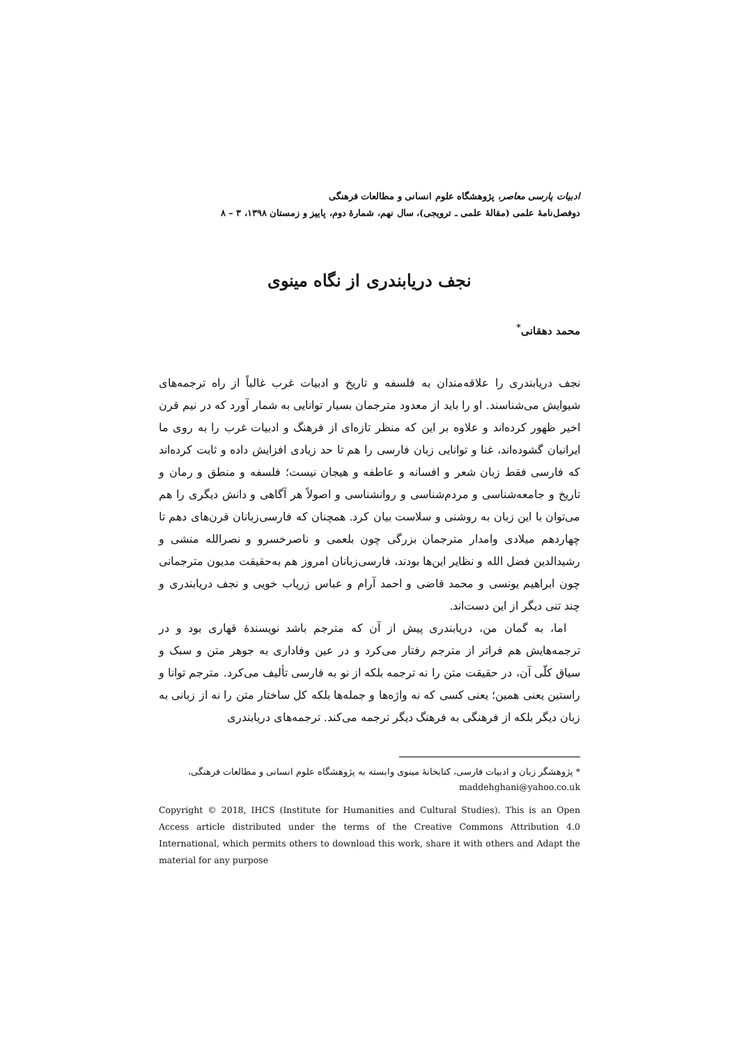ادبیات پارسی معاصر، پژوهشگاه علوم انسانی و مطالعات فرهنگی
دوفصل‌نامهٔ علمی (مقالهٔ علمی ـ ترویجی)، سال نهم، شمارهٔ دوم، پاییز و زمستان ۱۳۹۸، ۳ – ۸
نجف دریابندری از نگاه مینوی
محمد دهقانی<sup>*</sup>
نجف دریابندری را علاقه‌مندان به فلسفه و تاریخ و ادبیات غرب غالباً از راه ترجمه‌های شیوایش می‌شناسند. او را باید از معدود مترجمان بسیار توانایی به شمار آورد که در نیم قرن اخیر ظهور کرده‌اند و علاوه بر این که منظر تازه‌ای از فرهنگ و ادبیات غرب را به روی ما ایرانیان گشوده‌اند، غنا و توانایی زبان فارسی را هم تا حد زیادی افزایش داده و ثابت کرده‌اند که فارسی فقط زبان شعر و افسانه و عاطفه و هیجان نیست؛ فلسفه و منطق و رمان و تاریخ و جامعه‌شناسی و مردم‌شناسی و روانشناسی و اصولاً هر آگاهی و دانش دیگری را هم می‌توان با این زبان به روشنی و سلاست بیان کرد. همچنان که فارسی‌زبانان قرن‌های دهم تا چهاردهم میلادی وامدار مترجمان بزرگی چون بلعمی و ناصرخسرو و نصرالله منشی و رشیدالدین فضل الله و نظایر این‌ها بودند، فارسی‌زبانان امروز هم به‌حقیقت مدیون مترجمانی چون ابراهیم یونسی و محمد قاضی و احمد آرام و عباس زریاب خویی و نجف دریابندری و چند تنی دیگر از این دست‌اند.
اما، به گمان من، دریابندری پیش از آن که مترجم باشد نویسندهٔ قهاری بود و در ترجمه‌هایش هم فراتر از مترجم رفتار می‌کرد و در عین وفاداری به جوهر متن و سبک و سیاق کلّی آن، در حقیقت متن را نه ترجمه بلکه از نو به فارسی تألیف می‌کرد. مترجم توانا و راستین یعنی همین؛ یعنی کسی که نه واژه‌ها و جمله‌ها بلکه کل ساختار متن را نه از زبانی به زبان دیگر بلکه از فرهنگی به فرهنگ دیگر ترجمه می‌کند. ترجمه‌های دریابندری
* پژوهشگر زبان و ادبیات فارسی، کتابخانهٔ مینوی وابسته به پژوهشگاه علوم انسانی و مطالعات فرهنگی، maddehghani@yahoo.co.uk
Copyright © 2018, IHCS (Institute for Humanities and Cultural Studies). This is an Open Access article distributed under the terms of the Creative Commons Attribution 4.0 International, which permits others to download this work, share it with others and Adapt the material for any purpose